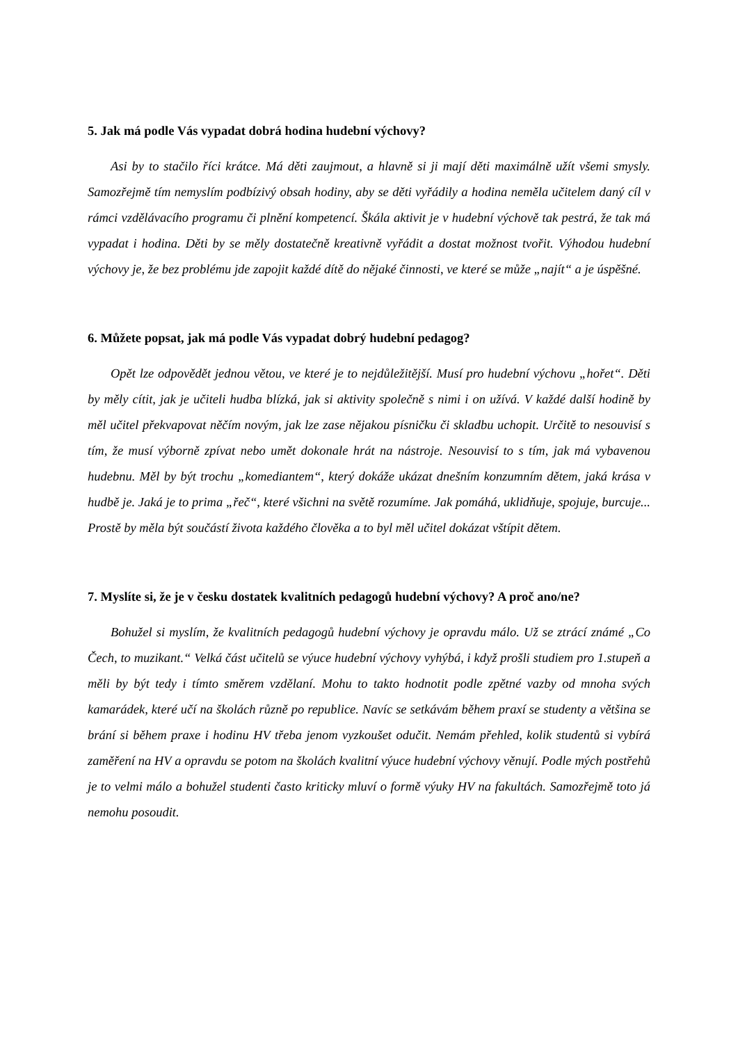5. Jak má podle Vás vypadat dobrá hodina hudební výchovy?
Asi by to stačilo říci krátce. Má děti zaujmout, a hlavně si ji mají děti maximálně užít všemi smysly. Samozřejmě tím nemyslím podbízivý obsah hodiny, aby se děti vyřádily a hodina neměla učitelem daný cíl v rámci vzdělávacího programu či plnění kompetencí. Škála aktivit je v hudební výchově tak pestrá, že tak má vypadat i hodina. Děti by se měly dostatečně kreativně vyřádit a dostat možnost tvořit. Výhodou hudební výchovy je, že bez problému jde zapojit každé dítě do nějaké činnosti, ve které se může „najít“ a je úspěšné.
6. Můžete popsat, jak má podle Vás vypadat dobrý hudební pedagog?
Opět lze odpovědět jednou větou, ve které je to nejdůležitější. Musí pro hudební výchovu „hořet“. Děti by měly cítit, jak je učiteli hudba blízká, jak si aktivity společně s nimi i on užívá. V každé další hodině by měl učitel překvapovat něčím novým, jak lze zase nějakou písničku či skladbu uchopit. Určitě to nesouvisí s tím, že musí výborně zpívat nebo umět dokonale hrát na nástroje. Nesouvisí to s tím, jak má vybavenou hudebnu. Měl by být trochu „komediantem“, který dokáže ukázat dnešním konzumním dětem, jaká krása v hudbě je. Jaká je to prima „řeč“, které všichni na světě rozumíme. Jak pomáhá, uklidňuje, spojuje, burcuje... Prostě by měla být součástí života každého člověka a to byl měl učitel dokázat vštípit dětem.
7. Myslíte si, že je v česku dostatek kvalitních pedagogů hudební výchovy? A proč ano/ne?
Bohužel si myslím, že kvalitních pedagogů hudební výchovy je opravdu málo. Už se ztrácí známé „Co Čech, to muzikant.“ Velká část učitelů se výuce hudební výchovy vyhýbá, i když prošli studiem pro 1.stupeň a měli by být tedy i tímto směrem vzdělaní. Mohu to takto hodnotit podle zpětné vazby od mnoha svých kamarádek, které učí na školách různě po republice. Navíc se setkávám během praxí se studenty a většina se brání si během praxe i hodinu HV třeba jenom vyzkoušet odučit. Nemám přehled, kolik studentů si vybírá zaměření na HV a opravdu se potom na školách kvalitní výuce hudební výchovy věnují. Podle mých postřehů je to velmi málo a bohužel studenti často kriticky mluví o formě výuky HV na fakultách. Samozřejmě toto já nemohu posoudit.